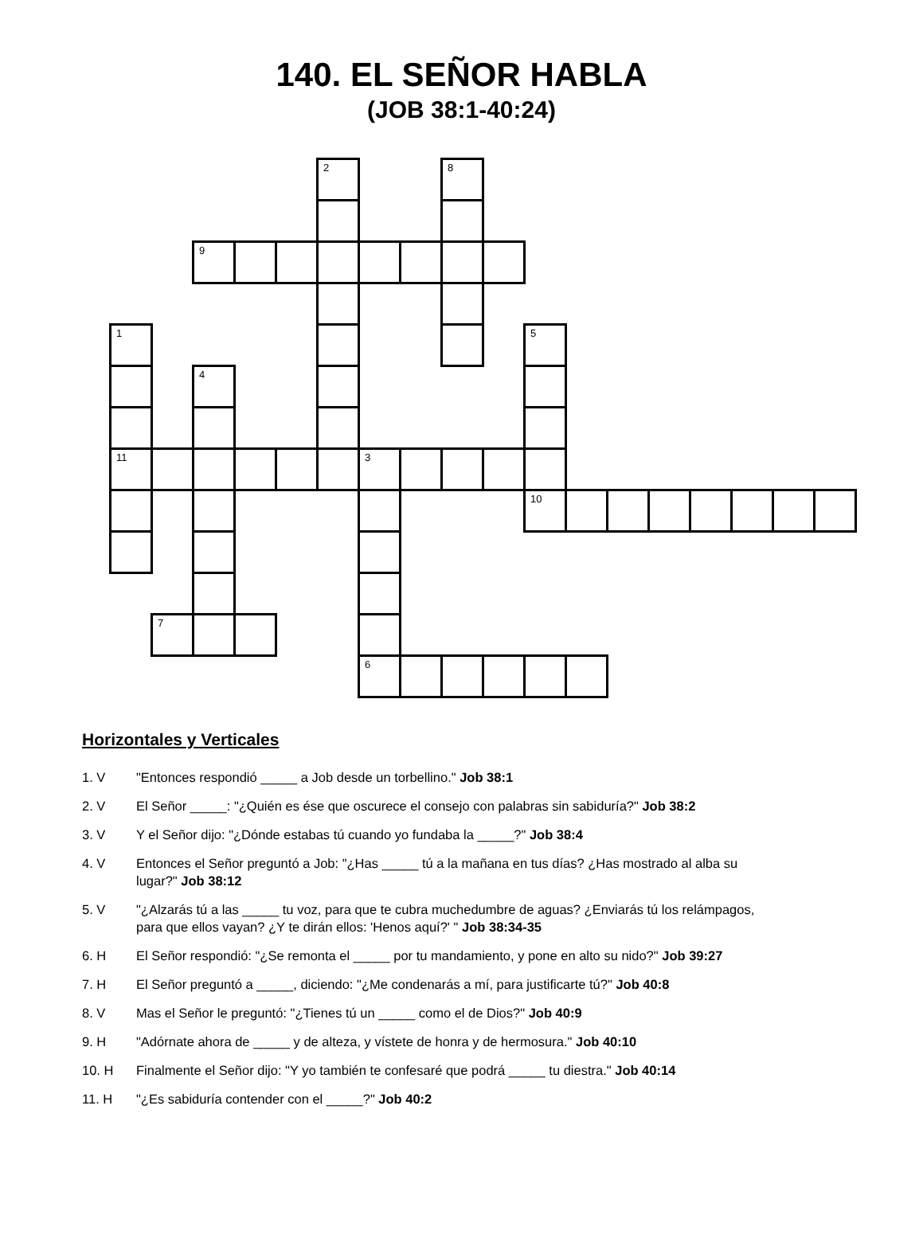140. EL SEÑOR HABLA
(JOB 38:1-40:24)
| | | | | | 2 | | | 8 | | | | | | | | | |
| | | 9 | | | | | | | | | | | | | | | |
| 1 | | | | | | | | | | 5 | | | | | | | |
| | | 4 | | | | | | | | | | | | | | | |
| 11 | | | | | | 3 | | | | | | | | | | | |
| | | | | | | | | | | 10 | | | | | | | |
| | 7 | | | | | | | | | | | | | | | | |
| | | | | | | 6 | | | | | | | | | | | |
Horizontales y Verticales
1. V "Entonces respondió _____ a Job desde un torbellino." Job 38:1
2. V El Señor _____: "¿Quién es ése que oscurece el consejo con palabras sin sabiduría?" Job 38:2
3. V Y el Señor dijo: "¿Dónde estabas tú cuando yo fundaba la _____?" Job 38:4
4. V Entonces el Señor preguntó a Job: "¿Has _____ tú a la mañana en tus días? ¿Has mostrado al alba su lugar?" Job 38:12
5. V "¿Alzarás tú a las _____ tu voz, para que te cubra muchedumbre de aguas? ¿Enviarás tú los relámpagos, para que ellos vayan? ¿Y te dirán ellos: 'Henos aquí?' " Job 38:34-35
6. H El Señor respondió: "¿Se remonta el _____ por tu mandamiento, y pone en alto su nido?" Job 39:27
7. H El Señor preguntó a _____, diciendo: "¿Me condenarás a mí, para justificarte tú?" Job 40:8
8. V Mas el Señor le preguntó: "¿Tienes tú un _____ como el de Dios?" Job 40:9
9. H "Adórnate ahora de _____ y de alteza, y vístete de honra y de hermosura." Job 40:10
10. H Finalmente el Señor dijo: "Y yo también te confesaré que podrá _____ tu diestra." Job 40:14
11. H "¿Es sabiduría contender con el _____?" Job 40:2